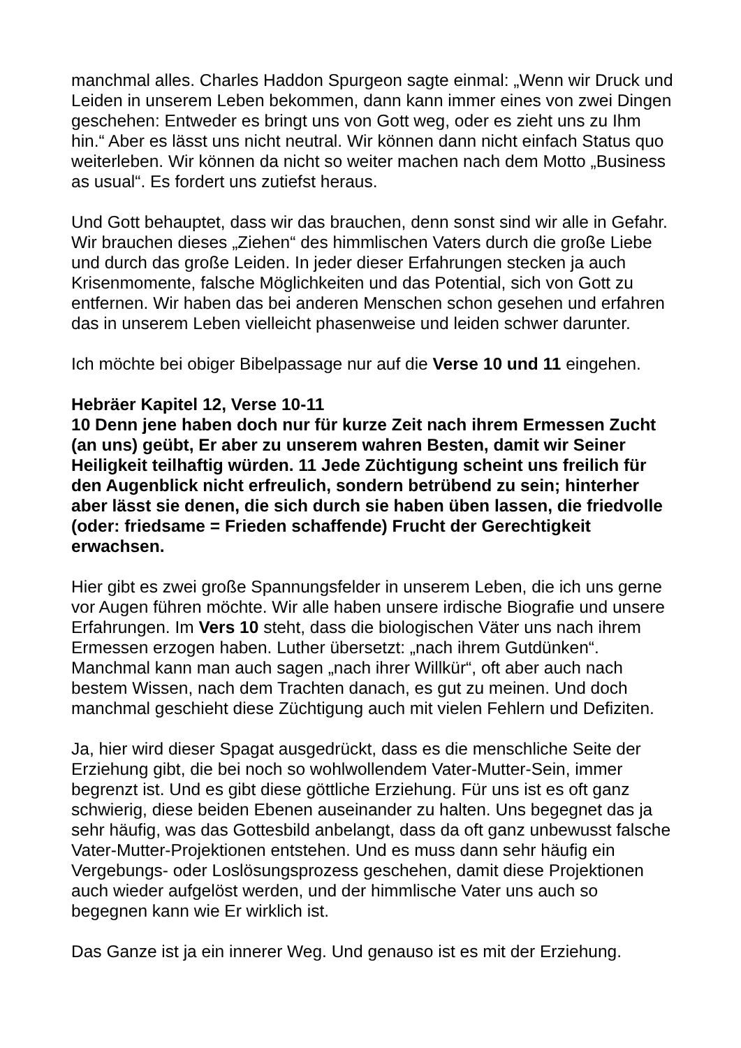manchmal alles. Charles Haddon Spurgeon sagte einmal: „Wenn wir Druck und Leiden in unserem Leben bekommen, dann kann immer eines von zwei Dingen geschehen: Entweder es bringt uns von Gott weg, oder es zieht uns zu Ihm hin.“ Aber es lässt uns nicht neutral. Wir können dann nicht einfach Status quo weiterleben. Wir können da nicht so weiter machen nach dem Motto „Business as usual“. Es fordert uns zutiefst heraus.
Und Gott behauptet, dass wir das brauchen, denn sonst sind wir alle in Gefahr. Wir brauchen dieses „Ziehen“ des himmlischen Vaters durch die große Liebe und durch das große Leiden. In jeder dieser Erfahrungen stecken ja auch Krisenmomente, falsche Möglichkeiten und das Potential, sich von Gott zu entfernen. Wir haben das bei anderen Menschen schon gesehen und erfahren das in unserem Leben vielleicht phasenweise und leiden schwer darunter.
Ich möchte bei obiger Bibelpassage nur auf die Verse 10 und 11 eingehen.
Hebräer Kapitel 12, Verse 10-11
10 Denn jene haben doch nur für kurze Zeit nach ihrem Ermessen Zucht (an uns) geübt, Er aber zu unserem wahren Besten, damit wir Seiner Heiligkeit teilhaftig würden. 11 Jede Züchtigung scheint uns freilich für den Augenblick nicht erfreulich, sondern betrübend zu sein; hinterher aber lässt sie denen, die sich durch sie haben üben lassen, die friedvolle (oder: friedsame = Frieden schaffende) Frucht der Gerechtigkeit erwachsen.
Hier gibt es zwei große Spannungsfelder in unserem Leben, die ich uns gerne vor Augen führen möchte. Wir alle haben unsere irdische Biografie und unsere Erfahrungen. Im Vers 10 steht, dass die biologischen Väter uns nach ihrem Ermessen erzogen haben. Luther übersetzt: „nach ihrem Gutdünken“. Manchmal kann man auch sagen „nach ihrer Willkür“, oft aber auch nach bestem Wissen, nach dem Trachten danach, es gut zu meinen. Und doch manchmal geschieht diese Züchtigung auch mit vielen Fehlern und Defiziten.
Ja, hier wird dieser Spagat ausgedrückt, dass es die menschliche Seite der Erziehung gibt, die bei noch so wohlwollendem Vater-Mutter-Sein, immer begrenzt ist. Und es gibt diese göttliche Erziehung. Für uns ist es oft ganz schwierig, diese beiden Ebenen auseinander zu halten. Uns begegnet das ja sehr häufig, was das Gottesbild anbelangt, dass da oft ganz unbewusst falsche Vater-Mutter-Projektionen entstehen. Und es muss dann sehr häufig ein Vergebungs- oder Loslösungsprozess geschehen, damit diese Projektionen auch wieder aufgelöst werden, und der himmlische Vater uns auch so begegnen kann wie Er wirklich ist.
Das Ganze ist ja ein innerer Weg. Und genauso ist es mit der Erziehung.